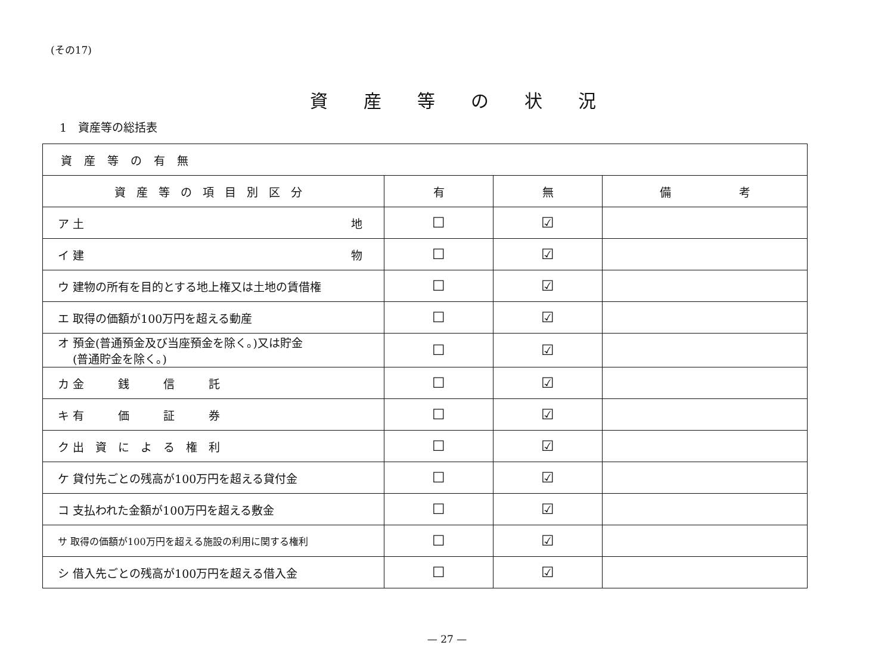(その17)
資産等の状況
1　資産等の総括表
| 資産等の有無 | | | |
| --- | --- | --- | --- |
| 資産等の項目別区分 | 有 | 無 | 備 考 |
| ア 土 地 | ☐ | ☑ | |
| イ 建 物 | ☐ | ☑ | |
| ウ 建物の所有を目的とする地上権又は土地の賃借権 | ☐ | ☑ | |
| エ 取得の価額が100万円を超える動産 | ☐ | ☑ | |
| オ 預金(普通預金及び当座預金を除く。)又は貯金 (普通貯金を除く。) | ☐ | ☑ | |
| カ 金 銭 信 託 | ☐ | ☑ | |
| キ 有 価 証 券 | ☐ | ☑ | |
| ク 出 資 に よ る 権 利 | ☐ | ☑ | |
| ケ 貸付先ごとの残高が100万円を超える貸付金 | ☐ | ☑ | |
| コ 支払われた金額が100万円を超える敷金 | ☐ | ☑ | |
| サ 取得の価額が100万円を超える施設の利用に関する権利 | ☐ | ☑ | |
| シ 借入先ごとの残高が100万円を超える借入金 | ☐ | ☑ | |
— 27 —